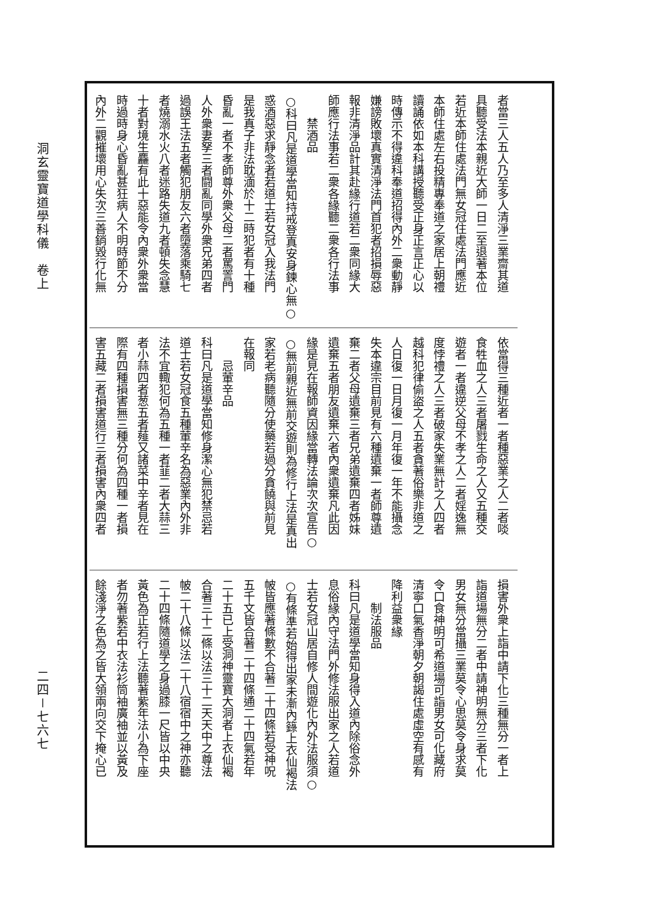洞玄靈寶道學科儀　卷上
二四－七六七
者當三人五人乃至多人清淨三業齋其道
具聽受法本親近大師一日二至退著本位
若近本師住處法門無女冠住處法門應近
本師住處左右投精專奉道之家居上朝禮
讀誦依如本科講授聽受正身正言正心以
時傳示不得違科奉道招得內外二衆動靜
嫌謗敗壞真實清淨法門首犯者招損辱惡
報非清淨品計其赴緣行道若二衆同緣大
師應行法事若二衆各緣聽二衆各行法事
禁酒品
○科曰凡是道學當知持戒登真安身鍊心無○
惑酒惡求靜念者若道士若女冠入我法門
是我真子非法耽湎於十二時犯者有十種
昏亂一者不孝師尊外衆父母二者罵詈門
人外衆妻孥三者闘亂同學外衆兄弟四者
過誤王法五者觸犯朋友六者墮落乘騎七
者燒溺水火八者迷路失道九者頓失念慧
十者對境生麤有此十惡能令內衆外衆當
時過時身心昏亂甚狂病人不明時節不分
內外二觀摧壞用心失次三善銷毀行化無
依當得三種近者一者種惡業之人二者啖
食牲血之人三者屠戮生命之人又五種交
遊者一者違逆父母不孝之人二者婬逸無
度悖禮之人三者破家失業無計之人四者
越科犯律偷盜之人五者貪著俗樂非道之
人日復一日月復一月年復一年不能攝念
失本違宗目前見有六種遺棄一者師尊遺
棄二者父母遺棄三者兄弟遺棄四者姊妹
遺棄五者朋友遺棄六者內衆遺棄凡此因
緣是見在報師資因緣當轉法論次次宣告○
○無前親近無前交遊則為修行上法是真出
家若老病聽隨分使藥若過分貪饒與前見
在報同
忌葷辛品
科曰凡是道學當知修身潔心無犯禁忌若
道士若女冠食五種葷辛名為惡業內外非
法不宜輙犯何為五種一者韮二者大蒜三
者小蒜四者葱五者薤又諸菜中辛者見在
際有四種損害無三種分何為四種一者損
害五藏二者損害道行三者損害內衆四者
損害外衆上詣中請下化三種無分一者上
詣道場無分二者中請神明無分三者下化
男女無分當攝三業莫令心思莫令身求莫
令口食神明可希道場可詣男女可化藏府
清寧口氣香淨朝夕朝謁住處虛空有感有
降利益衆緣
制法服品
科曰凡是道學當知身得入道內除俗念外
息俗緣內守法門外修法服出家之人若道
士若女冠山居自修人間遊化內外法服須○
○有條準若始得出家未漸內籙上衣仙褐法
帔皆應著條數不合著二十四條若受神呪
五千文皆合著二十四條通二十四氣若年
二十五已上受洞神靈寶大洞者上衣仙褐
合著三十二條以法三十二天天中之尊法
帔二十八條以法二十八宿宿中之神亦聽
二十四條隨道學之身過膝一尺皆以中央
黃色為正若行上法聽著紫年法小為下座
者勿著紫若中衣法衫筒袖廣袖並以黃及
餘淺淨之色為之皆大領兩向交下掩心已